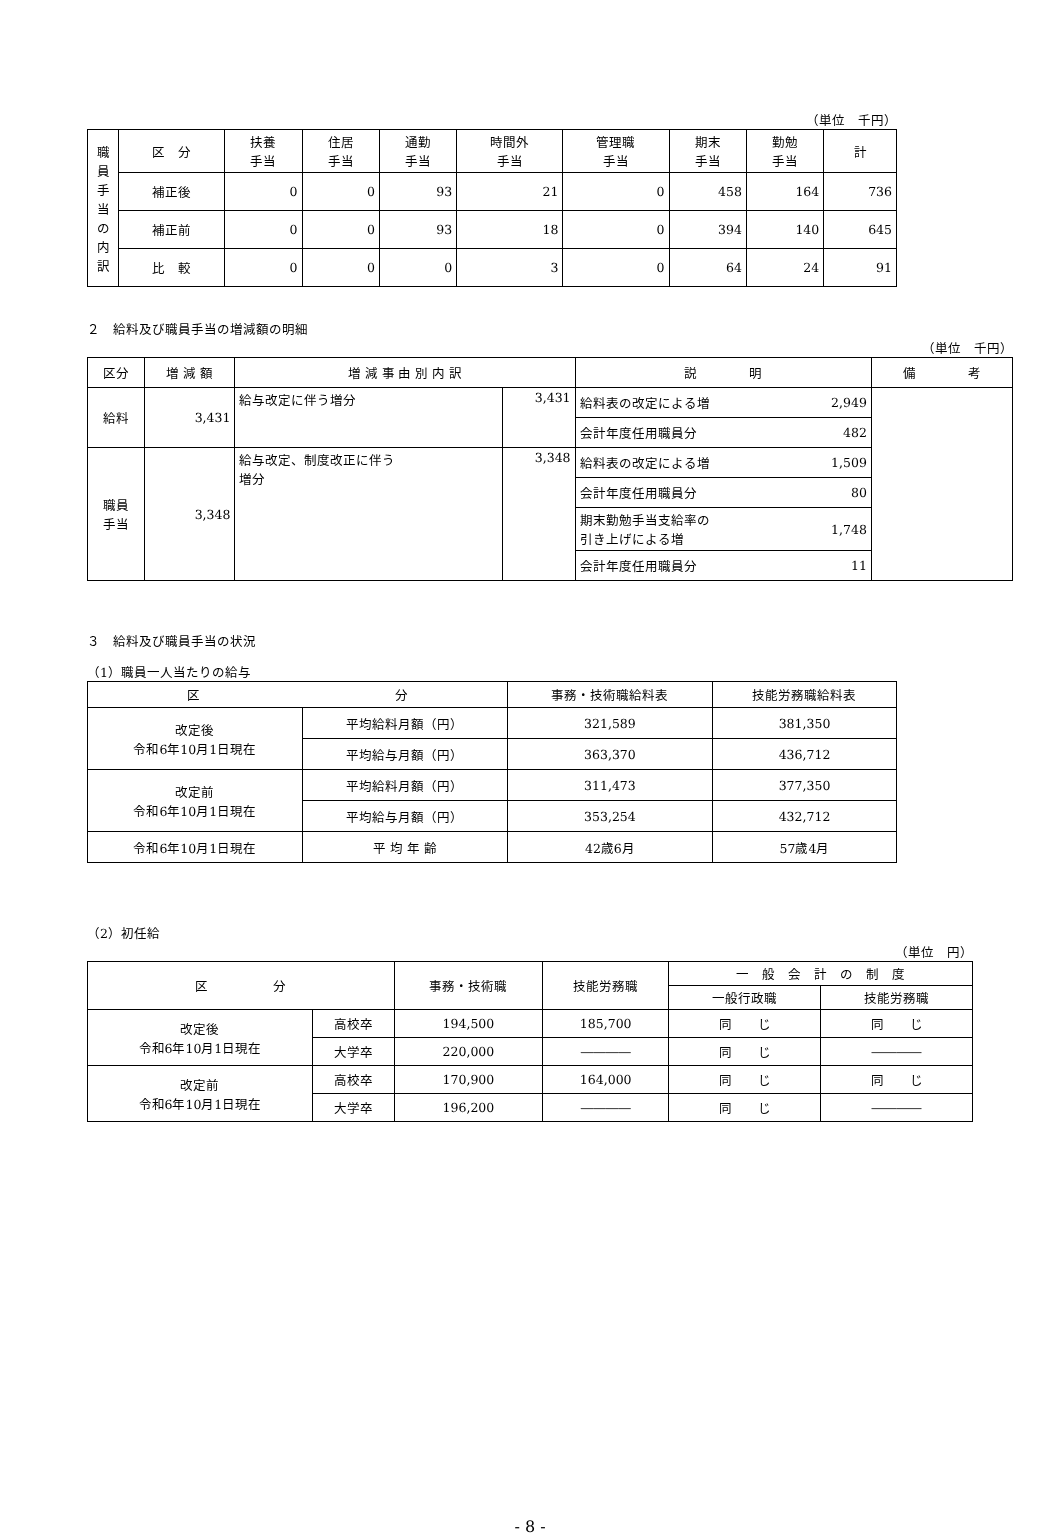（単位　千円）
| 職 員 手 当 の 内 訳 | 区 分 | 扶養 手当 | 住居 手当 | 通勤 手当 | 時間外 手当 | 管理職 手当 | 期末 手当 | 勤勉 手当 | 計 |
| | 補正後 | 0 | 0 | 93 | 21 | 0 | 458 | 164 | 736 |
| | 補正前 | 0 | 0 | 93 | 18 | 0 | 394 | 140 | 645 |
| | 比 較 | 0 | 0 | 0 | 3 | 0 | 64 | 24 | 91 |
２　給料及び職員手当の増減額の明細
（単位　千円）
| 区分 | 増 減 額 | 増 減 事 由 別 内 訳 | | 説 明 | | 備 考 |
| --- | --- | --- | --- | --- | --- | --- |
| 給料 | 3,431 | 給与改定に伴う増分 | 3,431 | 給料表の改定による増 | 2,949 | |
| | | | | 会計年度任用職員分 | 482 | |
| 職員 手当 | 3,348 | 給与改定、制度改正に伴う 増分 | 3,348 | 給料表の改定による増 | 1,509 | |
| | | | | 会計年度任用職員分 | 80 | |
| | | | | 期末勤勉手当支給率の 引き上げによる増 | 1,748 | |
| | | | | 会計年度任用職員分 | 11 | |
３　給料及び職員手当の状況
（1）職員一人当たりの給与
| 区 分 | | 事務・技術職給料表 | 技能労務職給料表 |
| --- | --- | --- | --- |
| 改定後 令和6年10月1日現在 | 平均給料月額（円） | 321,589 | 381,350 |
| | 平均給与月額（円） | 363,370 | 436,712 |
| 改定前 令和6年10月1日現在 | 平均給料月額（円） | 311,473 | 377,350 |
| | 平均給与月額（円） | 353,254 | 432,712 |
| 令和6年10月1日現在 | 平 均 年 齢 | 42歳6月 | 57歳4月 |
（2）初任給
（単位　円）
| 区 分 | | 事務・技術職 | 技能労務職 | 一 般 会 計 の 制 度 | |
| --- | --- | --- | --- | --- | --- |
| | | | | 一般行政職 | 技能労務職 |
| 改定後 令和6年10月1日現在 | 高校卒 | 194,500 | 185,700 | 同 じ | 同 じ |
| | 大学卒 | 220,000 | ―――― | 同 じ | ―――― |
| 改定前 令和6年10月1日現在 | 高校卒 | 170,900 | 164,000 | 同 じ | 同 じ |
| | 大学卒 | 196,200 | ―――― | 同 じ | ―――― |
- 8 -